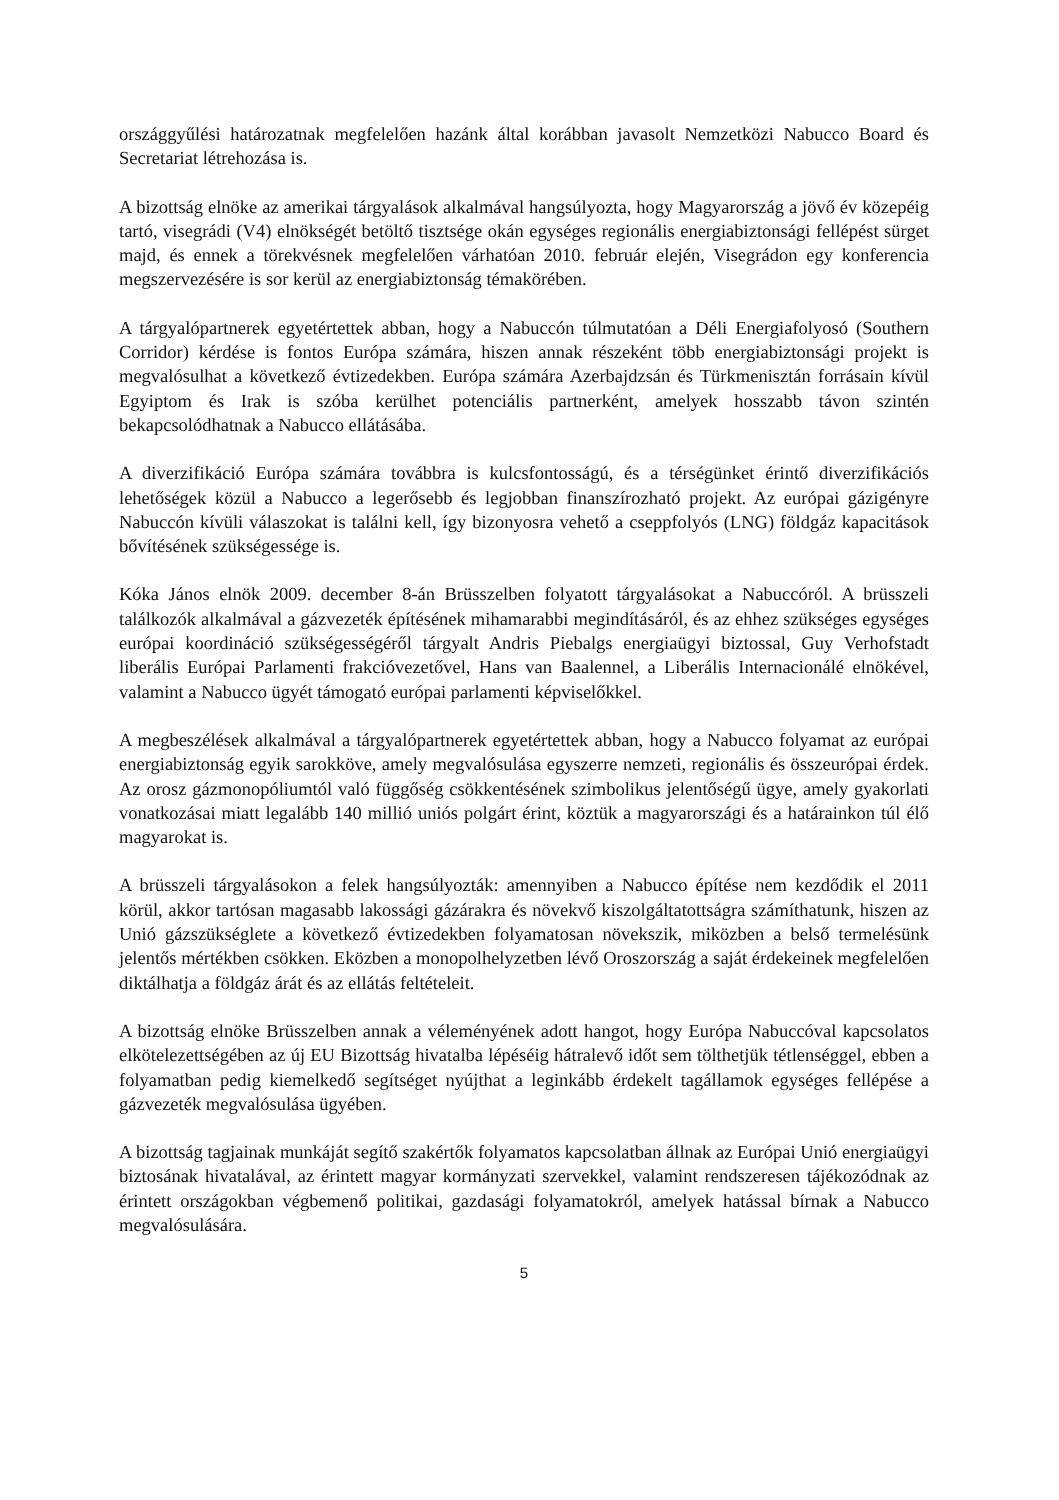országgyűlési határozatnak megfelelően hazánk által korábban javasolt Nemzetközi Nabucco Board és Secretariat létrehozása is.
A bizottság elnöke az amerikai tárgyalások alkalmával hangsúlyozta, hogy Magyarország a jövő év közepéig tartó, visegrádi (V4) elnökségét betöltő tisztsége okán egységes regionális energiabiztonsági fellépést sürget majd, és ennek a törekvésnek megfelelően várhatóan 2010. február elején, Visegrádon egy konferencia megszervezésére is sor kerül az energiabiztonság témakörében.
A tárgyalópartnerek egyetértettek abban, hogy a Nabuccón túlmutatóan a Déli Energiafolyosó (Southern Corridor) kérdése is fontos Európa számára, hiszen annak részeként több energiabiztonsági projekt is megvalósulhat a következő évtizedekben. Európa számára Azerbajdzsán és Türkmenisztán forrásain kívül Egyiptom és Irak is szóba kerülhet potenciális partnerként, amelyek hosszabb távon szintén bekapcsolódhatnak a Nabucco ellátásába.
A diverzifikáció Európa számára továbbra is kulcsfontosságú, és a térségünket érintő diverzifikációs lehetőségek közül a Nabucco a legerősebb és legjobban finanszírozható projekt. Az európai gázigényre Nabuccón kívüli válaszokat is találni kell, így bizonyosra vehető a cseppfolyós (LNG) földgáz kapacitások bővítésének szükségessége is.
Kóka János elnök 2009. december 8-án Brüsszelben folyatott tárgyalásokat a Nabuccóról. A brüsszeli találkozók alkalmával a gázvezeték építésének mihamarabbi megindításáról, és az ehhez szükséges egységes európai koordináció szükségességéről tárgyalt Andris Piebalgs energiaügyi biztossal, Guy Verhofstadt liberális Európai Parlamenti frakcióvezetővel, Hans van Baalennel, a Liberális Internacionálé elnökével, valamint a Nabucco ügyét támogató európai parlamenti képviselőkkel.
A megbeszélések alkalmával a tárgyalópartnerek egyetértettek abban, hogy a Nabucco folyamat az európai energiabiztonság egyik sarokköve, amely megvalósulása egyszerre nemzeti, regionális és összeurópai érdek. Az orosz gázmonopóliumtól való függőség csökkentésének szimbolikus jelentőségű ügye, amely gyakorlati vonatkozásai miatt legalább 140 millió uniós polgárt érint, köztük a magyarországi és a határainkon túl élő magyarokat is.
A brüsszeli tárgyalásokon a felek hangsúlyozták: amennyiben a Nabucco építése nem kezdődik el 2011 körül, akkor tartósan magasabb lakossági gázárakra és növekvő kiszolgáltatottságra számíthatunk, hiszen az Unió gázszükséglete a következő évtizedekben folyamatosan növekszik, miközben a belső termelésünk jelentős mértékben csökken. Eközben a monopolhelyzetben lévő Oroszország a saját érdekeinek megfelelően diktálhatja a földgáz árát és az ellátás feltételeit.
A bizottság elnöke Brüsszelben annak a véleményének adott hangot, hogy Európa Nabuccóval kapcsolatos elkötelezettségében az új EU Bizottság hivatalba lépéséig hátralevő időt sem tölthetjük tétlenséggel, ebben a folyamatban pedig kiemelkedő segítséget nyújthat a leginkább érdekelt tagállamok egységes fellépése a gázvezeték megvalósulása ügyében.
A bizottság tagjainak munkáját segítő szakértők folyamatos kapcsolatban állnak az Európai Unió energiaügyi biztosának hivatalával, az érintett magyar kormányzati szervekkel, valamint rendszeresen tájékozódnak az érintett országokban végbemenő politikai, gazdasági folyamatokról, amelyek hatással bírnak a Nabucco megvalósulására.
5